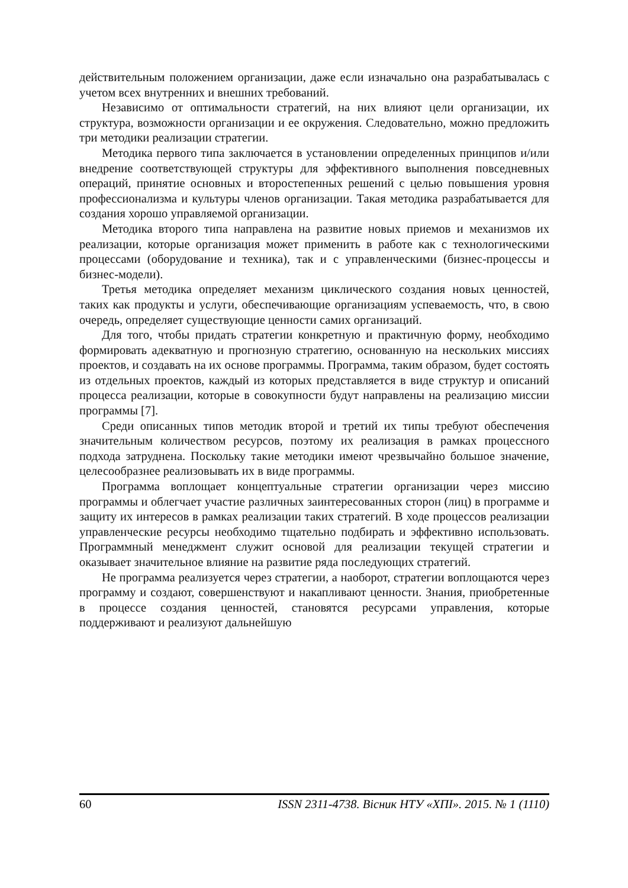действительным положением организации, даже если изначально она разрабатывалась с учетом всех внутренних и внешних требований.
Независимо от оптимальности стратегий, на них влияют цели организации, их структура, возможности организации и ее окружения. Следовательно, можно предложить три методики реализации стратегии.
Методика первого типа заключается в установлении определенных принципов и/или внедрение соответствующей структуры для эффективного выполнения повседневных операций, принятие основных и второстепенных решений с целью повышения уровня профессионализма и культуры членов организации. Такая методика разрабатывается для создания хорошо управляемой организации.
Методика второго типа направлена на развитие новых приемов и механизмов их реализации, которые организация может применить в работе как с технологическими процессами (оборудование и техника), так и с управленческими (бизнес-процессы и бизнес-модели).
Третья методика определяет механизм циклического создания новых ценностей, таких как продукты и услуги, обеспечивающие организациям успеваемость, что, в свою очередь, определяет существующие ценности самих организаций.
Для того, чтобы придать стратегии конкретную и практичную форму, необходимо формировать адекватную и прогнозную стратегию, основанную на нескольких миссиях проектов, и создавать на их основе программы. Программа, таким образом, будет состоять из отдельных проектов, каждый из которых представляется в виде структур и описаний процесса реализации, которые в совокупности будут направлены на реализацию миссии программы [7].
Среди описанных типов методик второй и третий их типы требуют обеспечения значительным количеством ресурсов, поэтому их реализация в рамках процессного подхода затруднена. Поскольку такие методики имеют чрезвычайно большое значение, целесообразнее реализовывать их в виде программы.
Программа воплощает концептуальные стратегии организации через миссию программы и облегчает участие различных заинтересованных сторон (лиц) в программе и защиту их интересов в рамках реализации таких стратегий. В ходе процессов реализации управленческие ресурсы необходимо тщательно подбирать и эффективно использовать. Программный менеджмент служит основой для реализации текущей стратегии и оказывает значительное влияние на развитие ряда последующих стратегий.
Не программа реализуется через стратегии, а наоборот, стратегии воплощаются через программу и создают, совершенствуют и накапливают ценности. Знания, приобретенные в процессе создания ценностей, становятся ресурсами управления, которые поддерживают и реализуют дальнейшую
60 ISSN 2311-4738. Вісник НТУ «ХПІ». 2015. № 1 (1110)